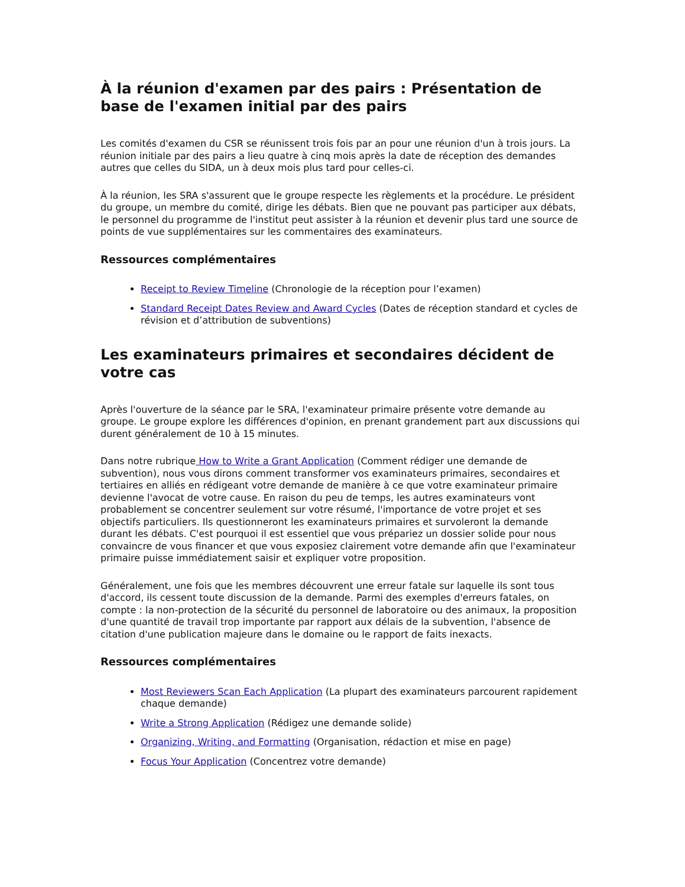À la réunion d'examen par des pairs : Présentation de base de l'examen initial par des pairs
Les comités d'examen du CSR se réunissent trois fois par an pour une réunion d'un à trois jours. La réunion initiale par des pairs a lieu quatre à cinq mois après la date de réception des demandes autres que celles du SIDA, un à deux mois plus tard pour celles-ci.
À la réunion, les SRA s'assurent que le groupe respecte les règlements et la procédure. Le président du groupe, un membre du comité, dirige les débats. Bien que ne pouvant pas participer aux débats, le personnel du programme de l'institut peut assister à la réunion et devenir plus tard une source de points de vue supplémentaires sur les commentaires des examinateurs.
Ressources complémentaires
Receipt to Review Timeline (Chronologie de la réception pour l’examen)
Standard Receipt Dates Review and Award Cycles (Dates de réception standard et cycles de révision et d’attribution de subventions)
Les examinateurs primaires et secondaires décident de votre cas
Après l'ouverture de la séance par le SRA, l'examinateur primaire présente votre demande au groupe. Le groupe explore les différences d'opinion, en prenant grandement part aux discussions qui durent généralement de 10 à 15 minutes.
Dans notre rubrique How to Write a Grant Application (Comment rédiger une demande de subvention), nous vous dirons comment transformer vos examinateurs primaires, secondaires et tertiaires en alliés en rédigeant votre demande de manière à ce que votre examinateur primaire devienne l'avocat de votre cause. En raison du peu de temps, les autres examinateurs vont probablement se concentrer seulement sur votre résumé, l'importance de votre projet et ses objectifs particuliers. Ils questionneront les examinateurs primaires et survoleront la demande durant les débats. C'est pourquoi il est essentiel que vous prépariez un dossier solide pour nous convaincre de vous financer et que vous exposiez clairement votre demande afin que l'examinateur primaire puisse immédiatement saisir et expliquer votre proposition.
Généralement, une fois que les membres découvrent une erreur fatale sur laquelle ils sont tous d'accord, ils cessent toute discussion de la demande. Parmi des exemples d'erreurs fatales, on compte : la non-protection de la sécurité du personnel de laboratoire ou des animaux, la proposition d'une quantité de travail trop importante par rapport aux délais de la subvention, l'absence de citation d'une publication majeure dans le domaine ou le rapport de faits inexacts.
Ressources complémentaires
Most Reviewers Scan Each Application (La plupart des examinateurs parcourent rapidement chaque demande)
Write a Strong Application (Rédigez une demande solide)
Organizing, Writing, and Formatting (Organisation, rédaction et mise en page)
Focus Your Application (Concentrez votre demande)